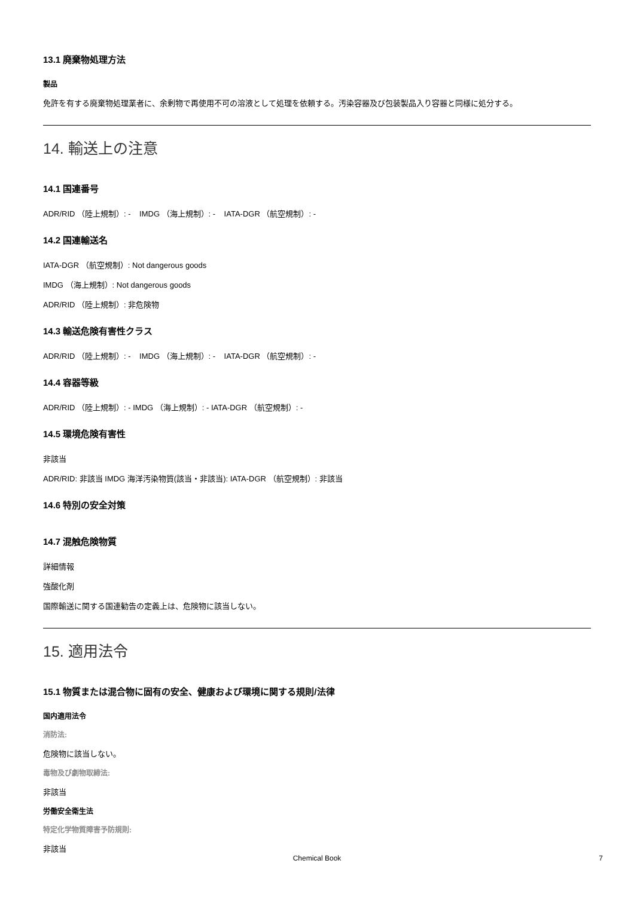13.1 廃棄物処理方法
製品
免許を有する廃棄物処理業者に、余剰物で再使用不可の溶液として処理を依頼する。汚染容器及び包装製品入り容器と同様に処分する。
14. 輸送上の注意
14.1 国連番号
ADR/RID （陸上規制）: - IMDG （海上規制）: - IATA-DGR （航空規制）: -
14.2 国連輸送名
IATA-DGR （航空規制）: Not dangerous goods
IMDG （海上規制）: Not dangerous goods
ADR/RID （陸上規制）: 非危険物
14.3 輸送危険有害性クラス
ADR/RID （陸上規制）: - IMDG （海上規制）: - IATA-DGR （航空規制）: -
14.4 容器等級
ADR/RID （陸上規制）: - IMDG （海上規制）: - IATA-DGR （航空規制）: -
14.5 環境危険有害性
非該当
ADR/RID: 非該当 IMDG 海洋汚染物質(該当・非該当): IATA-DGR （航空規制）: 非該当
14.6 特別の安全対策
14.7 混触危険物質
詳細情報
強酸化剤
国際輸送に関する国連勧告の定義上は、危険物に該当しない。
15. 適用法令
15.1 物質または混合物に固有の安全、健康および環境に関する規則/法律
国内適用法令
消防法:
危険物に該当しない。
毒物及び劇物取締法:
非該当
労働安全衛生法
特定化学物質障害予防規則:
非該当
Chemical Book 7